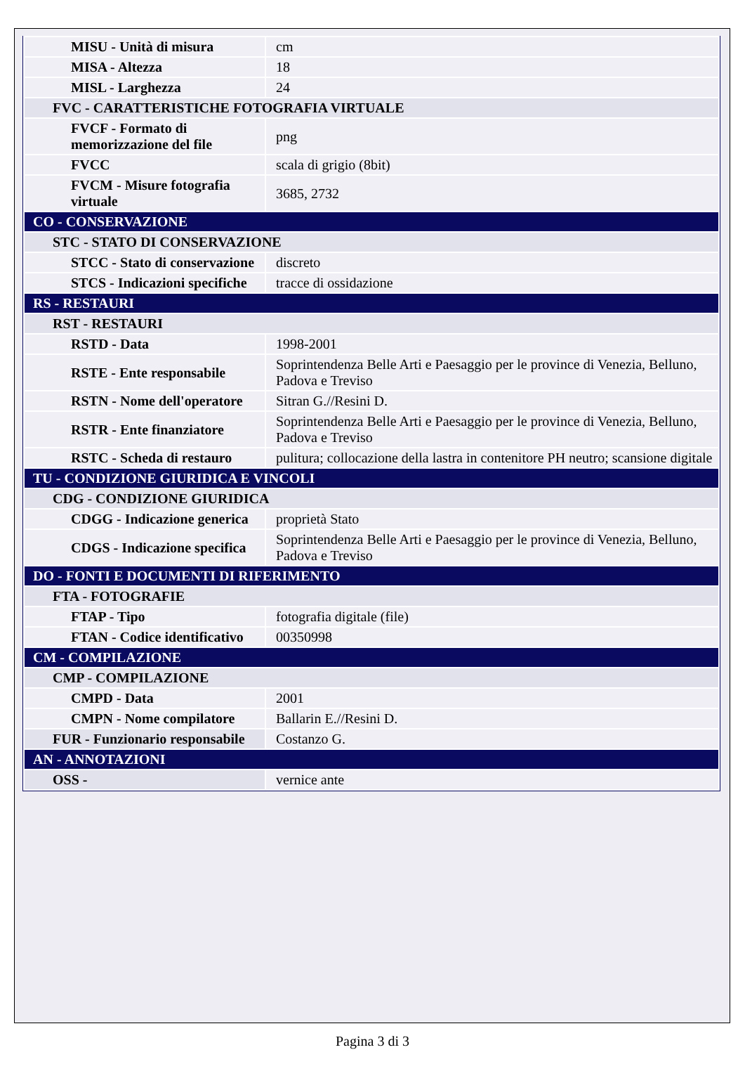| MISU - Unità di misura | cm |
| MISA - Altezza | 18 |
| MISL - Larghezza | 24 |
| FVC - CARATTERISTICHE FOTOGRAFIA VIRTUALE | |
| FVCF - Formato di memorizzazione del file | png |
| FVCC | scala di grigio (8bit) |
| FVCM - Misure fotografia virtuale | 3685, 2732 |
| CO - CONSERVAZIONE | |
| STC - STATO DI CONSERVAZIONE | |
| STCC - Stato di conservazione | discreto |
| STCS - Indicazioni specifiche | tracce di ossidazione |
| RS - RESTAURI | |
| RST - RESTAURI | |
| RSTD - Data | 1998-2001 |
| RSTE - Ente responsabile | Soprintendenza Belle Arti e Paesaggio per le province di Venezia, Belluno, Padova e Treviso |
| RSTN - Nome dell'operatore | Sitran G.//Resini D. |
| RSTR - Ente finanziatore | Soprintendenza Belle Arti e Paesaggio per le province di Venezia, Belluno, Padova e Treviso |
| RSTC - Scheda di restauro | pulitura; collocazione della lastra in contenitore PH neutro; scansione digitale |
| TU - CONDIZIONE GIURIDICA E VINCOLI | |
| CDG - CONDIZIONE GIURIDICA | |
| CDGG - Indicazione generica | proprietà Stato |
| CDGS - Indicazione specifica | Soprintendenza Belle Arti e Paesaggio per le province di Venezia, Belluno, Padova e Treviso |
| DO - FONTI E DOCUMENTI DI RIFERIMENTO | |
| FTA - FOTOGRAFIE | |
| FTAP - Tipo | fotografia digitale (file) |
| FTAN - Codice identificativo | 00350998 |
| CM - COMPILAZIONE | |
| CMP - COMPILAZIONE | |
| CMPD - Data | 2001 |
| CMPN - Nome compilatore | Ballarin E.//Resini D. |
| FUR - Funzionario responsabile | Costanzo G. |
| AN - ANNOTAZIONI | |
| OSS - | vernice ante |
Pagina 3 di 3